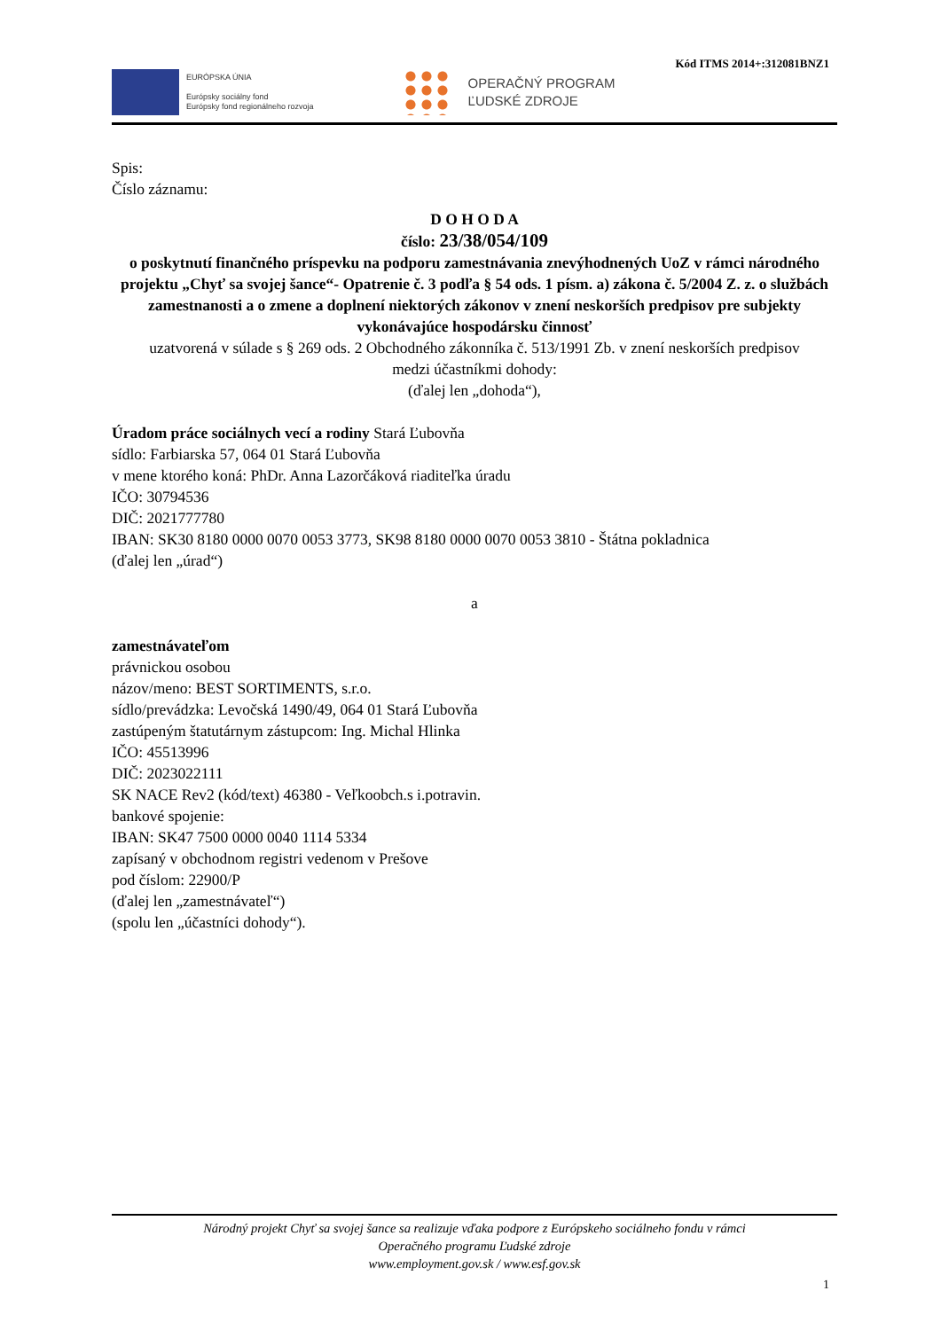Kód ITMS 2014+:312081BNZ1
EURÓPSKA ÚNIA
Európsky sociálny fond
Európsky fond regionálneho rozvoja
OPERAČNÝ PROGRAM
ĽUDSKÉ ZDROJE
Spis:
Číslo záznamu:
D O H O D A
číslo: 23/38/054/109
o poskytnutí finančného príspevku na podporu zamestnávania znevýhodnených UoZ v rámci národného projektu „Chyť sa svojej šance“- Opatrenie č. 3 podľa § 54 ods. 1 písm. a) zákona č. 5/2004 Z. z. o službách zamestnanosti a o zmene a doplnení niektorých zákonov v znení neskorších predpisov pre subjekty vykonávajúce hospodársku činnosť
uzatvorená v súlade s § 269 ods. 2 Obchodného zákonníka č. 513/1991 Zb. v znení neskorších predpisov
medzi účastníkmi dohody:
(ďalej len „dohoda“),
Úradom práce sociálnych vecí a rodiny Stará Ľubovňa
sídlo: Farbiarska 57, 064 01 Stará Ľubovňa
v mene ktorého koná: PhDr. Anna Lazorčáková riaditeľka úradu
IČO: 30794536
DIČ: 2021777780
IBAN: SK30 8180 0000 0070 0053 3773, SK98 8180 0000 0070 0053 3810 - Štátna pokladnica
(ďalej len „úrad“)
a
zamestnávateľom
právnickou osobou
názov/meno: BEST SORTIMENTS, s.r.o.
sídlo/prevádzka: Levočská 1490/49, 064 01 Stará Ľubovňa
zastúpeným štatutárnym zástupcom: Ing. Michal Hlinka
IČO: 45513996
DIČ: 2023022111
SK NACE Rev2 (kód/text) 46380 - Veľkoobch.s i.potravin.
bankové spojenie:
IBAN: SK47 7500 0000 0040 1114 5334
zapísaný v obchodnom registri vedenom v Prešove
pod číslom: 22900/P
(ďalej len „zamestnávateľ“)
(spolu len „účastníci dohody“).
Národný projekt Chyť sa svojej šance sa realizuje vďaka podpore z Európskeho sociálneho fondu v rámci
Operačného programu Ľudské zdroje
www.employment.gov.sk / www.esf.gov.sk
1